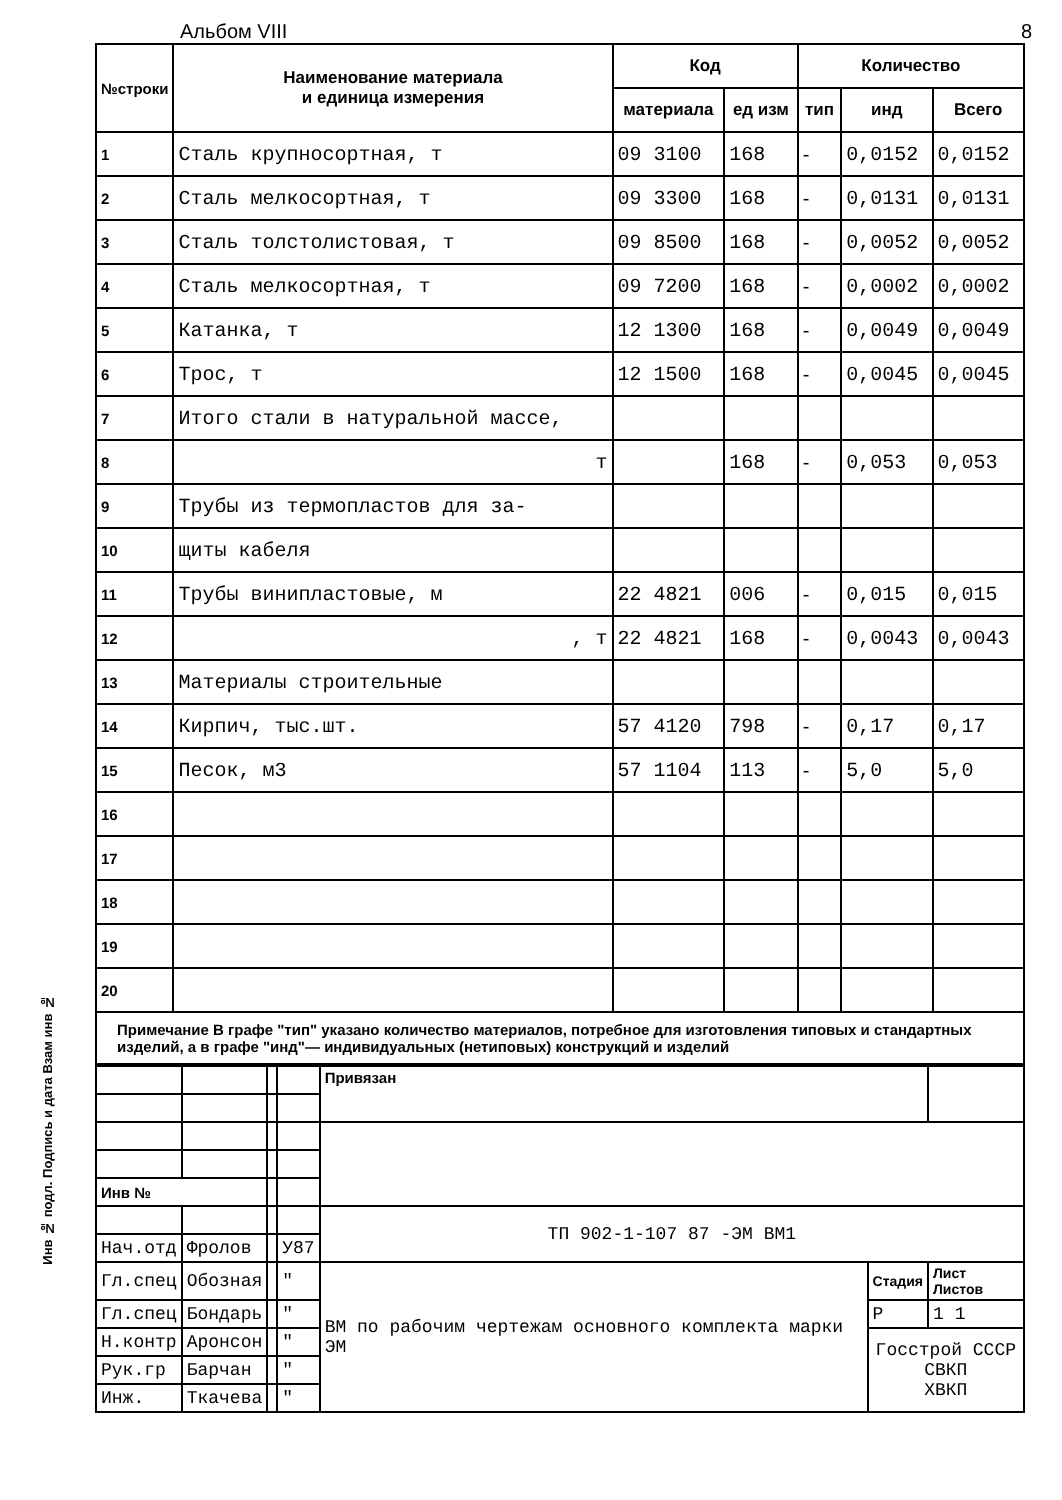Альбом VIII 8
| №строки | Наименование материала и единица измерения | Код | | Количество | | |
| --- | --- | --- | --- | --- | --- | --- |
| | | материала | ед изм | тип | инд | Всего |
| 1 | Сталь крупносортная, т | 09 3100 | 168 | - | 0,0152 | 0,0152 |
| 2 | Сталь мелкосортная, т | 09 3300 | 168 | - | 0,0131 | 0,0131 |
| 3 | Сталь толстолистовая, т | 09 8500 | 168 | - | 0,0052 | 0,0052 |
| 4 | Сталь мелкосортная, т | 09 7200 | 168 | - | 0,0002 | 0,0002 |
| 5 | Катанка, т | 12 1300 | 168 | - | 0,0049 | 0,0049 |
| 6 | Трос, т | 12 1500 | 168 | - | 0,0045 | 0,0045 |
| 7 | Итого стали в натуральной массе, | | | | | |
| 8 | т | | 168 | - | 0,053 | 0,053 |
| 9 | Трубы из термопластов для за- | | | | | |
| 10 | щиты кабеля | | | | | |
| 11 | Трубы винипластовые, м | 22 4821 | 006 | - | 0,015 | 0,015 |
| 12 | , т | 22 4821 | 168 | - | 0,0043 | 0,0043 |
| 13 | Материалы строительные | | | | | |
| 14 | Кирпич, тыс.шт. | 57 4120 | 798 | - | 0,17 | 0,17 |
| 15 | Песок, м3 | 57 1104 | 113 | - | 5,0 | 5,0 |
| 16 | | | | | | |
| 17 | | | | | | |
| 18 | | | | | | |
| 19 | | | | | | |
| 20 | | | | | | |
Примечание В графе "тип" указано количество материалов, потребное для изготовления типовых и стандартных изделий, а в графе "инд"— индивидуальных (нетиповых) конструкций и изделий
| | | | | Привязан | | |
| Инв № | | | | | | |
| | | | | ТП 902-1-107 87 -ЭМ ВМ1 | | |
| Нач.отд | Фролов | | У87 | | | |
| Гл.спец | Обозная | | " | ВМ по рабочим чертежам основного комплекта марки ЭМ | Стадия | Лист Листов |
| Гл.спец | Бондарь | | " | | Р | 1 1 |
| Н.контр | Аронсон | | " | | Госстрой СССР СВКП ХВКП | |
| Рук.гр | Барчан | | " | | | |
| Инж. | Ткачева | | " | | | |
Инв № подл. Подпись и дата Взам инв №